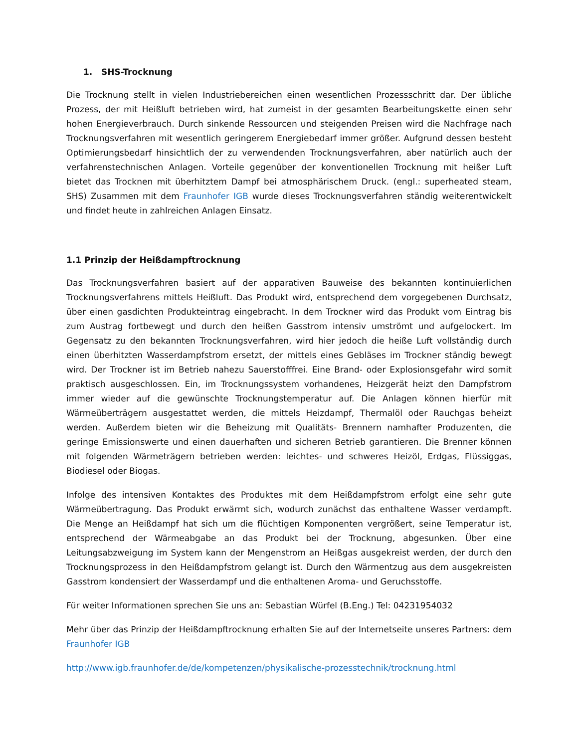1. SHS-Trocknung
Die Trocknung stellt in vielen Industriebereichen einen wesentlichen Prozessschritt dar. Der übliche Prozess, der mit Heißluft betrieben wird, hat zumeist in der gesamten Bearbeitungskette einen sehr hohen Energieverbrauch. Durch sinkende Ressourcen und steigenden Preisen wird die Nachfrage nach Trocknungsverfahren mit wesentlich geringerem Energiebedarf immer größer. Aufgrund dessen besteht Optimierungsbedarf hinsichtlich der zu verwendenden Trocknungsverfahren, aber natürlich auch der verfahrenstechnischen Anlagen. Vorteile gegenüber der konventionellen Trocknung mit heißer Luft bietet das Trocknen mit überhitztem Dampf bei atmosphärischem Druck. (engl.: superheated steam, SHS) Zusammen mit dem Fraunhofer IGB wurde dieses Trocknungsverfahren ständig weiterentwickelt und findet heute in zahlreichen Anlagen Einsatz.
1.1 Prinzip der Heißdampftrocknung
Das Trocknungsverfahren basiert auf der apparativen Bauweise des bekannten kontinuierlichen Trocknungsverfahrens mittels Heißluft. Das Produkt wird, entsprechend dem vorgegebenen Durchsatz, über einen gasdichten Produkteintrag eingebracht. In dem Trockner wird das Produkt vom Eintrag bis zum Austrag fortbewegt und durch den heißen Gasstrom intensiv umströmt und aufgelockert. Im Gegensatz zu den bekannten Trocknungsverfahren, wird hier jedoch die heiße Luft vollständig durch einen überhitzten Wasserdampfstrom ersetzt, der mittels eines Gebläses im Trockner ständig bewegt wird. Der Trockner ist im Betrieb nahezu Sauerstofffrei. Eine Brand- oder Explosionsgefahr wird somit praktisch ausgeschlossen. Ein, im Trocknungssystem vorhandenes, Heizgerät heizt den Dampfstrom immer wieder auf die gewünschte Trocknungstemperatur auf. Die Anlagen können hierfür mit Wärmeüberträgern ausgestattet werden, die mittels Heizdampf, Thermalöl oder Rauchgas beheizt werden. Außerdem bieten wir die Beheizung mit Qualitäts- Brennern namhafter Produzenten, die geringe Emissionswerte und einen dauerhaften und sicheren Betrieb garantieren. Die Brenner können mit folgenden Wärmeträgern betrieben werden: leichtes- und schweres Heizöl, Erdgas, Flüssiggas, Biodiesel oder Biogas.
Infolge des intensiven Kontaktes des Produktes mit dem Heißdampfstrom erfolgt eine sehr gute Wärmeübertragung. Das Produkt erwärmt sich, wodurch zunächst das enthaltene Wasser verdampft. Die Menge an Heißdampf hat sich um die flüchtigen Komponenten vergrößert, seine Temperatur ist, entsprechend der Wärmeabgabe an das Produkt bei der Trocknung, abgesunken. Über eine Leitungsabzweigung im System kann der Mengenstrom an Heißgas ausgekreist werden, der durch den Trocknungsprozess in den Heißdampfstrom gelangt ist. Durch den Wärmentzug aus dem ausgekreisten Gasstrom kondensiert der Wasserdampf und die enthaltenen Aroma- und Geruchsstoffe.
Für weiter Informationen sprechen Sie uns an: Sebastian Würfel (B.Eng.) Tel: 04231954032
Mehr über das Prinzip der Heißdampftrocknung erhalten Sie auf der Internetseite unseres Partners: dem Fraunhofer IGB
http://www.igb.fraunhofer.de/de/kompetenzen/physikalische-prozesstechnik/trocknung.html